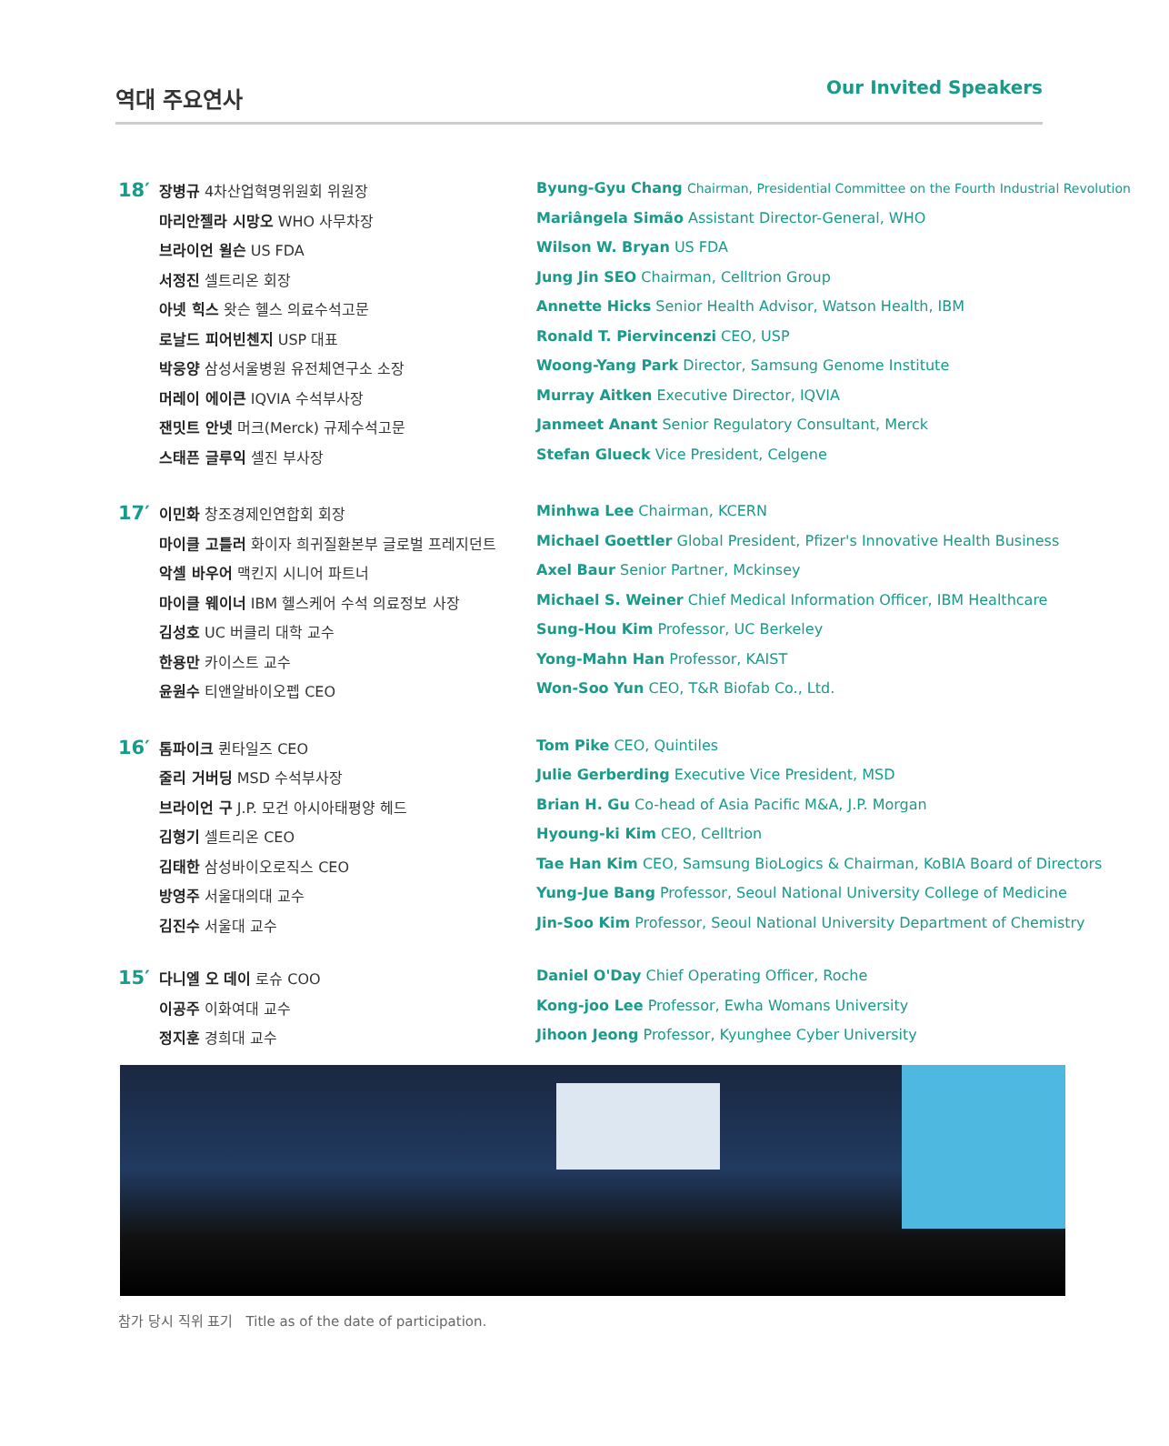역대 주요연사 Our Invited Speakers
18′
장병규 4차산업혁명위원회 위원장
마리안젤라 시망오 WHO 사무차장
브라이언 윌슨 US FDA
서정진 셀트리온 회장
아넷 힉스 왓슨 헬스 의료수석고문
로날드 피어빈첸지 USP 대표
박웅양 삼성서울병원 유전체연구소 소장
머레이 에이큰 IQVIA 수석부사장
잰밋트 안넷 머크(Merck) 규제수석고문
스태픈 글루익 셀진 부사장
Byung-Gyu Chang Chairman, Presidential Committee on the Fourth Industrial Revolution
Mariângela Simão Assistant Director-General, WHO
Wilson W. Bryan US FDA
Jung Jin SEO Chairman, Celltrion Group
Annette Hicks Senior Health Advisor, Watson Health, IBM
Ronald T. Piervincenzi CEO, USP
Woong-Yang Park Director, Samsung Genome Institute
Murray Aitken Executive Director, IQVIA
Janmeet Anant Senior Regulatory Consultant, Merck
Stefan Glueck Vice President, Celgene
17′
이민화 창조경제인연합회 회장
마이클 고틀러 화이자 희귀질환본부 글로벌 프레지던트
악셀 바우어 맥킨지 시니어 파트너
마이클 웨이너 IBM 헬스케어 수석 의료정보 사장
김성호 UC 버클리 대학 교수
한용만 카이스트 교수
윤원수 티앤알바이오펩 CEO
Minhwa Lee Chairman, KCERN
Michael Goettler Global President, Pfizer's Innovative Health Business
Axel Baur Senior Partner, Mckinsey
Michael S. Weiner Chief Medical Information Officer, IBM Healthcare
Sung-Hou Kim Professor, UC Berkeley
Yong-Mahn Han Professor, KAIST
Won-Soo Yun CEO, T&R Biofab Co., Ltd.
16′
톰파이크 퀸타일즈 CEO
줄리 거버딩 MSD 수석부사장
브라이언 구 J.P. 모건 아시아태평양 헤드
김형기 셀트리온 CEO
김태한 삼성바이오로직스 CEO
방영주 서울대의대 교수
김진수 서울대 교수
Tom Pike CEO, Quintiles
Julie Gerberding Executive Vice President, MSD
Brian H. Gu Co-head of Asia Pacific M&A, J.P. Morgan
Hyoung-ki Kim CEO, Celltrion
Tae Han Kim CEO, Samsung BioLogics & Chairman, KoBIA Board of Directors
Yung-Jue Bang Professor, Seoul National University College of Medicine
Jin-Soo Kim Professor, Seoul National University Department of Chemistry
15′
다니엘 오 데이 로슈 COO
이공주 이화여대 교수
정지훈 경희대 교수
Daniel O'Day Chief Operating Officer, Roche
Kong-joo Lee Professor, Ewha Womans University
Jihoon Jeong Professor, Kyunghee Cyber University
참가 당시 직위 표기 Title as of the date of participation.